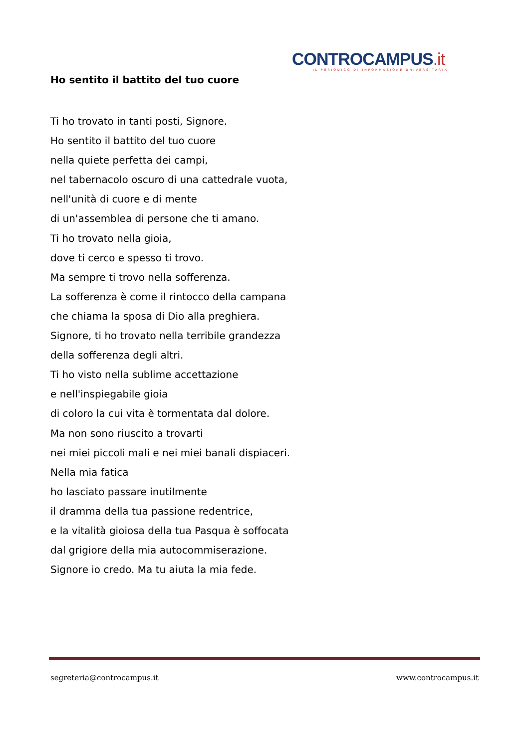CONTROCAMPUS.it
IL PERIODICO DI INFORMAZIONE UNIVERSITARIA
Ho sentito il battito del tuo cuore
Ti ho trovato in tanti posti, Signore.
Ho sentito il battito del tuo cuore
nella quiete perfetta dei campi,
nel tabernacolo oscuro di una cattedrale vuota,
nell'unità di cuore e di mente
di un'assemblea di persone che ti amano.
Ti ho trovato nella gioia,
dove ti cerco e spesso ti trovo.
Ma sempre ti trovo nella sofferenza.
La sofferenza è come il rintocco della campana
che chiama la sposa di Dio alla preghiera.
Signore, ti ho trovato nella terribile grandezza
della sofferenza degli altri.
Ti ho visto nella sublime accettazione
e nell'inspiegabile gioia
di coloro la cui vita è tormentata dal dolore.
Ma non sono riuscito a trovarti
nei miei piccoli mali e nei miei banali dispiaceri.
Nella mia fatica
ho lasciato passare inutilmente
il dramma della tua passione redentrice,
e la vitalità gioiosa della tua Pasqua è soffocata
dal grigiore della mia autocommiserazione.
Signore io credo. Ma tu aiuta la mia fede.
segreteria@controcampus.it www.controcampus.it